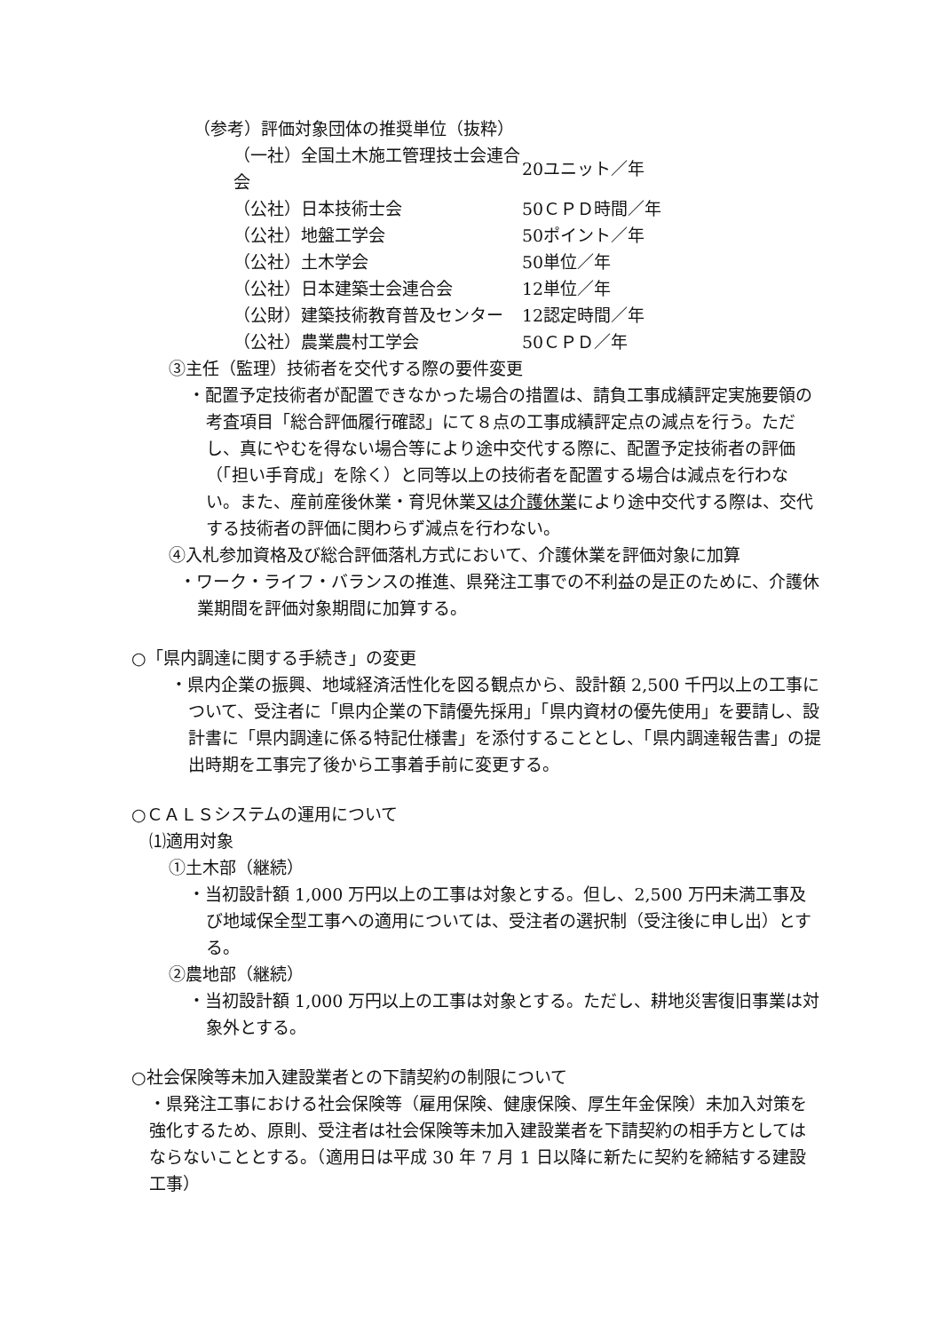（参考）評価対象団体の推奨単位（抜粋）
| （一社）全国土木施工管理技士会連合会 | 20ユニット／年 |
| （公社）日本技術士会 | 50ＣＰＤ時間／年 |
| （公社）地盤工学会 | 50ポイント／年 |
| （公社）土木学会 | 50単位／年 |
| （公社）日本建築士会連合会 | 12単位／年 |
| （公財）建築技術教育普及センター | 12認定時間／年 |
| （公社）農業農村工学会 | 50ＣＰＤ／年 |
③主任（監理）技術者を交代する際の要件変更
・配置予定技術者が配置できなかった場合の措置は、請負工事成績評定実施要領の考査項目「総合評価履行確認」にて８点の工事成績評定点の減点を行う。ただし、真にやむを得ない場合等により途中交代する際に、配置予定技術者の評価（「担い手育成」を除く）と同等以上の技術者を配置する場合は減点を行わない。また、産前産後休業・育児休業又は介護休業により途中交代する際は、交代する技術者の評価に関わらず減点を行わない。
④入札参加資格及び総合評価落札方式において、介護休業を評価対象に加算
・ワーク・ライフ・バランスの推進、県発注工事での不利益の是正のために、介護休業期間を評価対象期間に加算する。
○「県内調達に関する手続き」の変更
・県内企業の振興、地域経済活性化を図る観点から、設計額 2,500 千円以上の工事について、受注者に「県内企業の下請優先採用」「県内資材の優先使用」を要請し、設計書に「県内調達に係る特記仕様書」を添付することとし、「県内調達報告書」の提出時期を工事完了後から工事着手前に変更する。
○ＣＡＬＳシステムの運用について
⑴適用対象
①土木部（継続）
・当初設計額 1,000 万円以上の工事は対象とする。但し、2,500 万円未満工事及び地域保全型工事への適用については、受注者の選択制（受注後に申し出）とする。
②農地部（継続）
・当初設計額 1,000 万円以上の工事は対象とする。ただし、耕地災害復旧事業は対象外とする。
○社会保険等未加入建設業者との下請契約の制限について
・県発注工事における社会保険等（雇用保険、健康保険、厚生年金保険）未加入対策を強化するため、原則、受注者は社会保険等未加入建設業者を下請契約の相手方としてはならないこととする。（適用日は平成 30 年 7 月 1 日以降に新たに契約を締結する建設工事）